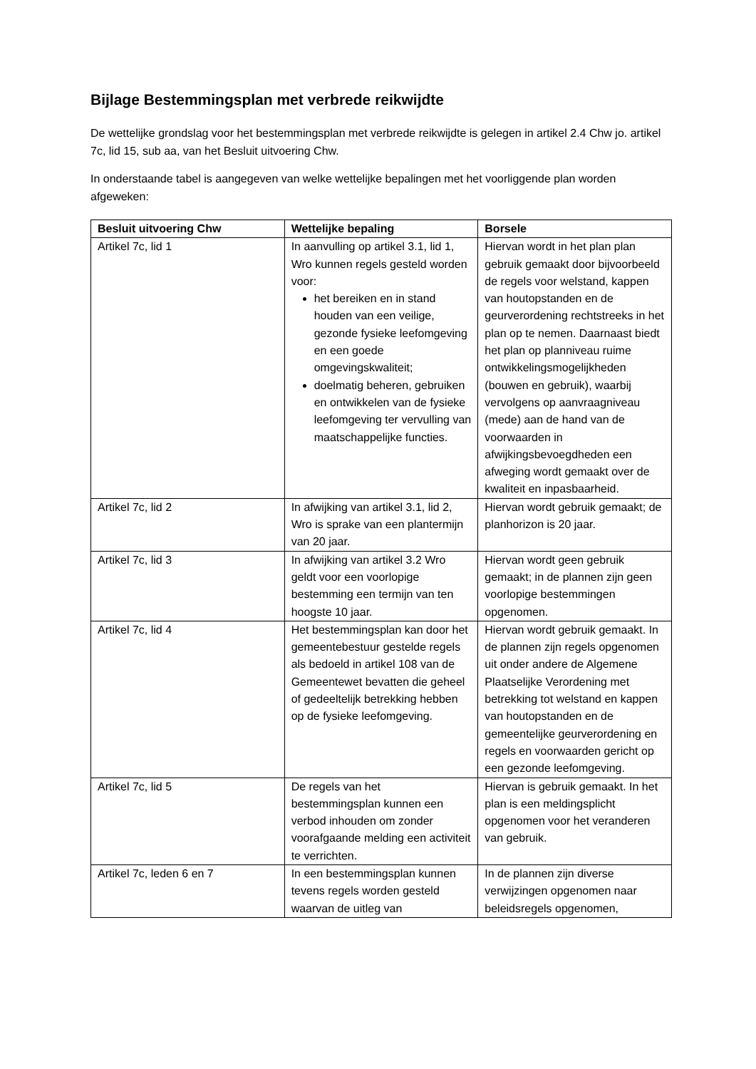Bijlage Bestemmingsplan met verbrede reikwijdte
De wettelijke grondslag voor het bestemmingsplan met verbrede reikwijdte is gelegen in artikel 2.4 Chw jo. artikel 7c, lid 15, sub aa, van het Besluit uitvoering Chw.
In onderstaande tabel is aangegeven van welke wettelijke bepalingen met het voorliggende plan worden afgeweken:
| Besluit uitvoering Chw | Wettelijke bepaling | Borsele |
| --- | --- | --- |
| Artikel 7c, lid 1 | In aanvulling op artikel 3.1, lid 1, Wro kunnen regels gesteld worden voor: het bereiken en in stand houden van een veilige, gezonde fysieke leefomgeving en een goede omgevingskwaliteit; doelmatig beheren, gebruiken en ontwikkelen van de fysieke leefomgeving ter vervulling van maatschappelijke functies. | Hiervan wordt in het plan plan gebruik gemaakt door bijvoorbeeld de regels voor welstand, kappen van houtopstanden en de geurverordening rechtstreeks in het plan op te nemen. Daarnaast biedt het plan op planniveau ruime ontwikkelingsmogelijkheden (bouwen en gebruik), waarbij vervolgens op aanvraagniveau (mede) aan de hand van de voorwaarden in afwijkingsbevoegdheden een afweging wordt gemaakt over de kwaliteit en inpasbaarheid. |
| Artikel 7c, lid 2 | In afwijking van artikel 3.1, lid 2, Wro is sprake van een plantermijn van 20 jaar. | Hiervan wordt gebruik gemaakt; de planhorizon is 20 jaar. |
| Artikel 7c, lid 3 | In afwijking van artikel 3.2 Wro geldt voor een voorlopige bestemming een termijn van ten hoogste 10 jaar. | Hiervan wordt geen gebruik gemaakt; in de plannen zijn geen voorlopige bestemmingen opgenomen. |
| Artikel 7c, lid 4 | Het bestemmingsplan kan door het gemeentebestuur gestelde regels als bedoeld in artikel 108 van de Gemeentewet bevatten die geheel of gedeeltelijk betrekking hebben op de fysieke leefomgeving. | Hiervan wordt gebruik gemaakt. In de plannen zijn regels opgenomen uit onder andere de Algemene Plaatselijke Verordening met betrekking tot welstand en kappen van houtopstanden en de gemeentelijke geurverordening en regels en voorwaarden gericht op een gezonde leefomgeving. |
| Artikel 7c, lid 5 | De regels van het bestemmingsplan kunnen een verbod inhouden om zonder voorafgaande melding een activiteit te verrichten. | Hiervan is gebruik gemaakt. In het plan is een meldingsplicht opgenomen voor het veranderen van gebruik. |
| Artikel 7c, leden 6 en 7 | In een bestemmingsplan kunnen tevens regels worden gesteld waarvan de uitleg van | In de plannen zijn diverse verwijzingen opgenomen naar beleidsregels opgenomen, |